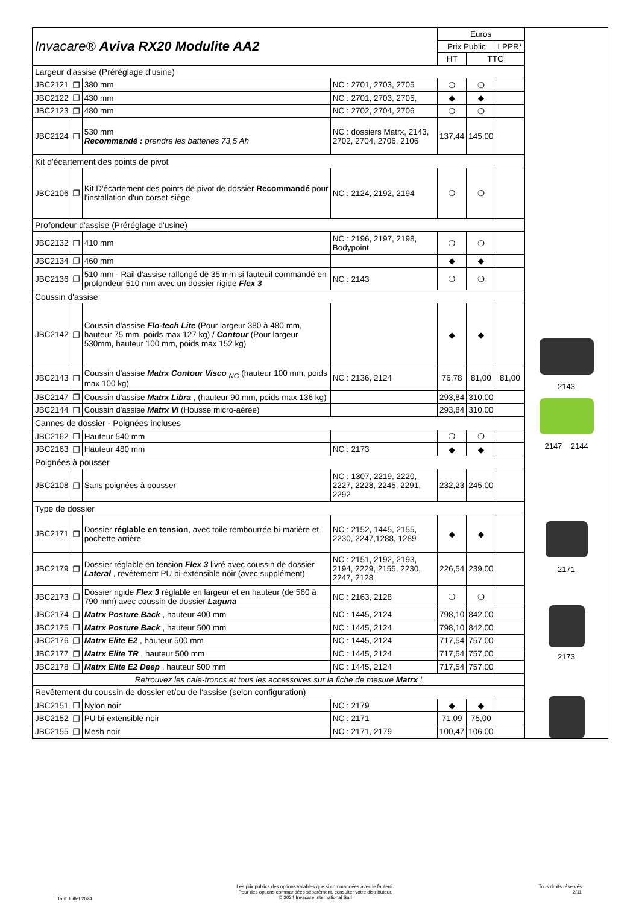| Invacare® Aviva RX20 Modulite AA2 | | | | Euros | | |
| | | | | Prix Public | | LPPR* |
| | | | | HT | TTC | |
| Largeur d'assise (Préréglage d'usine) | | | | | | |
| JBC2121 | ❐ | 380 mm | NC : 2701, 2703, 2705 | ❍ | ❍ | |
| JBC2122 | ❐ | 430 mm | NC : 2701, 2703, 2705, | ◆ | ◆ | |
| JBC2123 | ❐ | 480 mm | NC : 2702, 2704, 2706 | ❍ | ❍ | |
| JBC2124 | ❐ | 530 mm Recommandé : prendre les batteries 73,5 Ah | NC : dossiers Matrx, 2143, 2702, 2704, 2706, 2106 | 137,44 | 145,00 | |
| Kit d'écartement des points de pivot | | | | | | |
| JBC2106 | ❐ | Kit D'écartement des points de pivot de dossier Recommandé pour l'installation d'un corset-siège | NC : 2124, 2192, 2194 | ❍ | ❍ | |
| Profondeur d'assise (Préréglage d'usine) | | | | | | |
| JBC2132 | ❐ | 410 mm | NC : 2196, 2197, 2198, Bodypoint | ❍ | ❍ | |
| JBC2134 | ❐ | 460 mm | | ◆ | ◆ | |
| JBC2136 | ❐ | 510 mm - Rail d'assise rallongé de 35 mm si fauteuil commandé en profondeur 510 mm avec un dossier rigide Flex 3 | NC : 2143 | ❍ | ❍ | |
| Coussin d'assise | | | | | | |
| JBC2142 | ❐ | Coussin d'assise Flo-tech Lite (Pour largeur 380 à 480 mm, hauteur 75 mm, poids max 127 kg) / Contour (Pour largeur 530mm, hauteur 100 mm, poids max 152 kg) | | ◆ | ◆ | |
| JBC2143 | ❐ | Coussin d'assise Matrx Contour Visco <sub>NG</sub> (hauteur 100 mm, poids max 100 kg) | NC : 2136, 2124 | 76,78 | 81,00 | 81,00 |
| JBC2147 | ❐ | Coussin d'assise Matrx Libra , (hauteur 90 mm, poids max 136 kg) | | 293,84 | 310,00 | |
| JBC2144 | ❐ | Coussin d'assise Matrx Vi (Housse micro-aérée) | | 293,84 | 310,00 | |
| Cannes de dossier - Poignées incluses | | | | | | |
| JBC2162 | ❐ | Hauteur 540 mm | | ❍ | ❍ | |
| JBC2163 | ❐ | Hauteur 480 mm | NC : 2173 | ◆ | ◆ | |
| Poignées à pousser | | | | | | |
| JBC2108 | ❐ | Sans poignées à pousser | NC : 1307, 2219, 2220, 2227, 2228, 2245, 2291, 2292 | 232,23 | 245,00 | |
| Type de dossier | | | | | | |
| JBC2171 | ❐ | Dossier réglable en tension , avec toile rembourrée bi-matière et pochette arrière | NC : 2152, 1445, 2155, 2230, 2247,1288, 1289 | ◆ | ◆ | |
| JBC2179 | ❐ | Dossier réglable en tension Flex 3 livré avec coussin de dossier Lateral , revêtement PU bi-extensible noir (avec supplément) | NC : 2151, 2192, 2193, 2194, 2229, 2155, 2230, 2247, 2128 | 226,54 | 239,00 | |
| JBC2173 | ❐ | Dossier rigide Flex 3 réglable en largeur et en hauteur (de 560 à 790 mm) avec coussin de dossier Laguna | NC : 2163, 2128 | ❍ | ❍ | |
| JBC2174 | ❐ | Matrx Posture Back , hauteur 400 mm | NC : 1445, 2124 | 798,10 | 842,00 | |
| JBC2175 | ❐ | Matrx Posture Back , hauteur 500 mm | NC : 1445, 2124 | 798,10 | 842,00 | |
| JBC2176 | ❐ | Matrx Elite E2 , hauteur 500 mm | NC : 1445, 2124 | 717,54 | 757,00 | |
| JBC2177 | ❐ | Matrx Elite TR , hauteur 500 mm | NC : 1445, 2124 | 717,54 | 757,00 | |
| JBC2178 | ❐ | Matrx Elite E2 Deep , hauteur 500 mm | NC : 1445, 2124 | 717,54 | 757,00 | |
| Retrouvez les cale-troncs et tous les accessoires sur la fiche de mesure Matrx ! | | | | | | |
| Revêtement du coussin de dossier et/ou de l'assise (selon configuration) | | | | | | |
| JBC2151 | ❐ | Nylon noir | NC : 2179 | ◆ | ◆ | |
| JBC2152 | ❐ | PU bi-extensible noir | NC : 2171 | 71,09 | 75,00 | |
| JBC2155 | ❐ | Mesh noir | NC : 2171, 2179 | 100,47 | 106,00 | |
2143
2147 2144
2171
2173
Tarif Juillet 2024
Les prix publics des options valables que si commandées avec le fauteuil.
Pour des options commandées séparément, consulter votre distributeur.
© 2024 Invacare International Sarl
Tous droits réservés
2/11